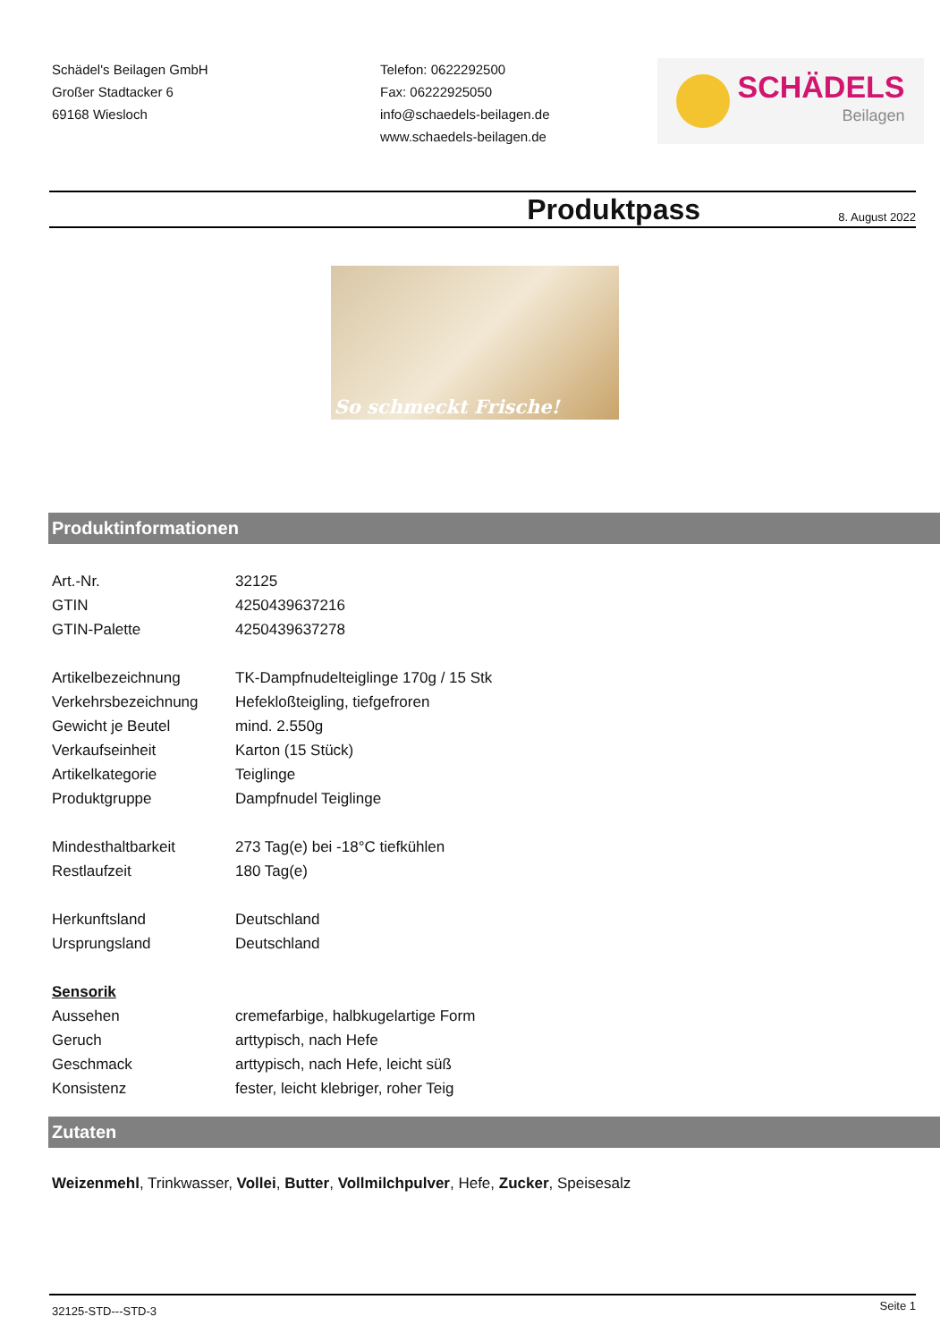Schädel's Beilagen GmbH
Großer Stadtacker 6
69168 Wiesloch
Telefon: 0622292500
Fax: 06222925050
info@schaedels-beilagen.de
www.schaedels-beilagen.de
SCHÄDELS
Beilagen
Produktpass
8. August 2022
So schmeckt Frische!
Produktinformationen
| Art.-Nr. | 32125 |
| GTIN | 4250439637216 |
| GTIN-Palette | 4250439637278 |
| Artikelbezeichnung | TK-Dampfnudelteiglinge 170g / 15 Stk |
| Verkehrsbezeichnung | Hefekloßteigling, tiefgefroren |
| Gewicht je Beutel | mind. 2.550g |
| Verkaufseinheit | Karton (15 Stück) |
| Artikelkategorie | Teiglinge |
| Produktgruppe | Dampfnudel Teiglinge |
| Mindesthaltbarkeit | 273 Tag(e) bei -18°C tiefkühlen |
| Restlaufzeit | 180 Tag(e) |
| Herkunftsland | Deutschland |
| Ursprungsland | Deutschland |
| Sensorik | |
| Aussehen | cremefarbige, halbkugelartige Form |
| Geruch | arttypisch, nach Hefe |
| Geschmack | arttypisch, nach Hefe, leicht süß |
| Konsistenz | fester, leicht klebriger, roher Teig |
Zutaten
Weizenmehl, Trinkwasser, Vollei, Butter, Vollmilchpulver, Hefe, Zucker, Speisesalz
32125-STD---STD-3 Seite 1